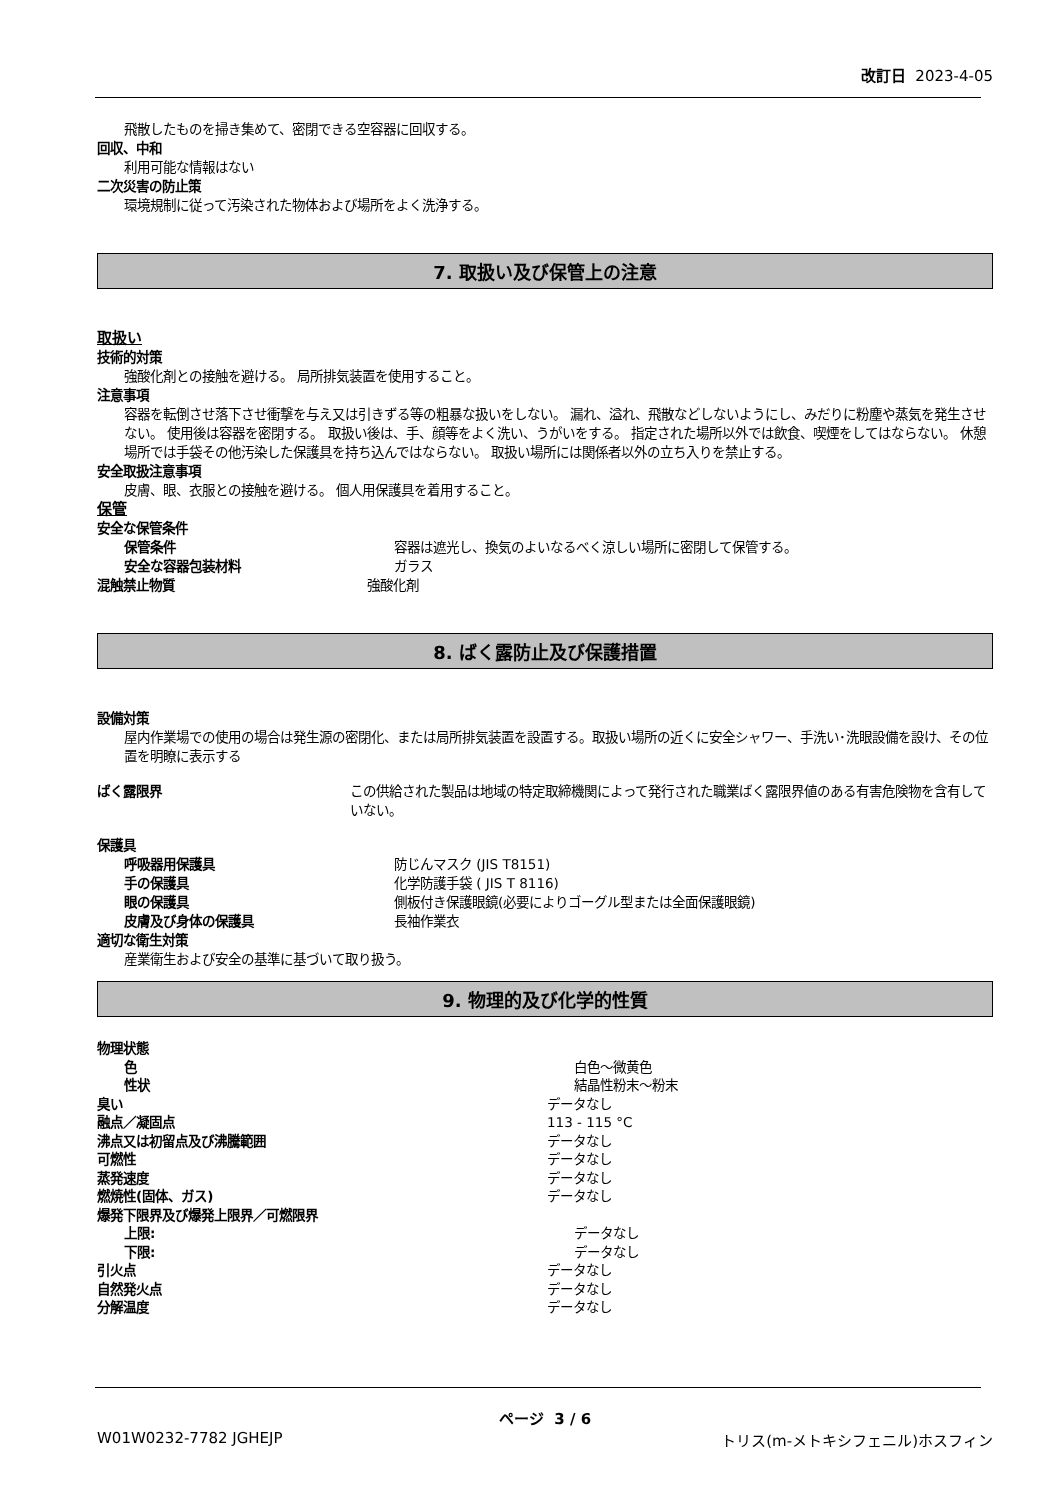改訂日 2023-4-05
飛散したものを掃き集めて、密閉できる空容器に回収する。
回収、中和
利用可能な情報はない
二次災害の防止策
環境規制に従って汚染された物体および場所をよく洗浄する。
7. 取扱い及び保管上の注意
取扱い
技術的対策
強酸化剤との接触を避ける。 局所排気装置を使用すること。
注意事項
容器を転倒させ落下させ衝撃を与え又は引きずる等の粗暴な扱いをしない。 漏れ、溢れ、飛散などしないようにし、みだりに粉塵や蒸気を発生させない。 使用後は容器を密閉する。 取扱い後は、手、顔等をよく洗い、うがいをする。 指定された場所以外では飲食、喫煙をしてはならない。 休憩場所では手袋その他汚染した保護具を持ち込んではならない。 取扱い場所には関係者以外の立ち入りを禁止する。
安全取扱注意事項
皮膚、眼、衣服との接触を避ける。 個人用保護具を着用すること。
保管
安全な保管条件
保管条件 容器は遮光し、換気のよいなるべく涼しい場所に密閉して保管する。
安全な容器包装材料 ガラス
混触禁止物質 強酸化剤
8. ばく露防止及び保護措置
設備対策
屋内作業場での使用の場合は発生源の密閉化、または局所排気装置を設置する。取扱い場所の近くに安全シャワー、手洗い･洗眼設備を設け、その位置を明瞭に表示する
ばく露限界 この供給された製品は地域の特定取締機関によって発行された職業ばく露限界値のある有害危険物を含有していない。
保護具
呼吸器用保護具 防じんマスク (JIS T8151)
手の保護具 化学防護手袋 ( JIS T 8116)
眼の保護具 側板付き保護眼鏡(必要によりゴーグル型または全面保護眼鏡)
皮膚及び身体の保護具 長袖作業衣
適切な衛生対策
産業衛生および安全の基準に基づいて取り扱う。
9. 物理的及び化学的性質
物理状態
色 白色～微黄色
性状 結晶性粉末～粉末
臭い データなし
融点／凝固点 113 - 115 °C
沸点又は初留点及び沸騰範囲 データなし
可燃性 データなし
蒸発速度 データなし
燃焼性(固体、ガス) データなし
爆発下限界及び爆発上限界／可燃限界
上限: データなし
下限: データなし
引火点 データなし
自然発火点 データなし
分解温度 データなし
ページ 3 / 6
W01W0232-7782 JGHEJP トリス(m-メトキシフェニル)ホスフィン